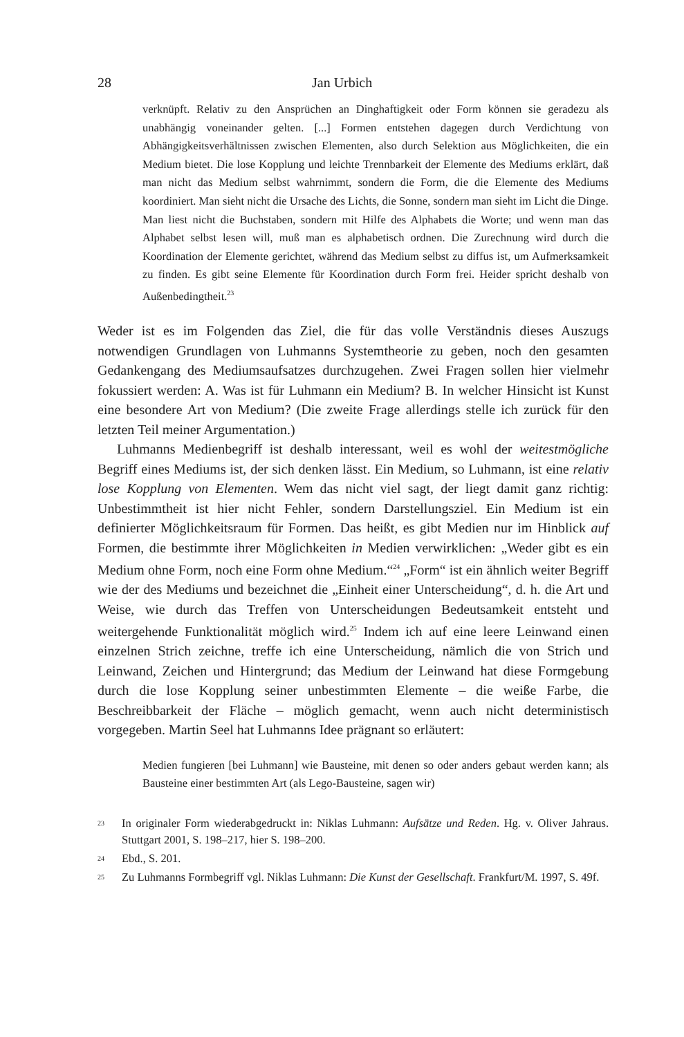28 Jan Urbich
verknüpft. Relativ zu den Ansprüchen an Dinghaftigkeit oder Form können sie geradezu als unabhängig voneinander gelten. [...] Formen entstehen dagegen durch Verdichtung von Abhängigkeitsverhältnissen zwischen Elementen, also durch Selektion aus Möglichkeiten, die ein Medium bietet. Die lose Kopplung und leichte Trennbarkeit der Elemente des Mediums erklärt, daß man nicht das Medium selbst wahrnimmt, sondern die Form, die die Elemente des Mediums koordiniert. Man sieht nicht die Ursache des Lichts, die Sonne, sondern man sieht im Licht die Dinge. Man liest nicht die Buchstaben, sondern mit Hilfe des Alphabets die Worte; und wenn man das Alphabet selbst lesen will, muß man es alphabetisch ordnen. Die Zurechnung wird durch die Koordination der Elemente gerichtet, während das Medium selbst zu diffus ist, um Aufmerksamkeit zu finden. Es gibt seine Elemente für Koordination durch Form frei. Heider spricht deshalb von Außenbedingtheit.<sup>23</sup>
Weder ist es im Folgenden das Ziel, die für das volle Verständnis dieses Auszugs notwendigen Grundlagen von Luhmanns Systemtheorie zu geben, noch den gesamten Gedankengang des Mediumsaufsatzes durchzugehen. Zwei Fragen sollen hier vielmehr fokussiert werden: A. Was ist für Luhmann ein Medium? B. In welcher Hinsicht ist Kunst eine besondere Art von Medium? (Die zweite Frage allerdings stelle ich zurück für den letzten Teil meiner Argumentation.)
Luhmanns Medienbegriff ist deshalb interessant, weil es wohl der weitestmögliche Begriff eines Mediums ist, der sich denken lässt. Ein Medium, so Luhmann, ist eine relativ lose Kopplung von Elementen. Wem das nicht viel sagt, der liegt damit ganz richtig: Unbestimmtheit ist hier nicht Fehler, sondern Darstellungsziel. Ein Medium ist ein definierter Möglichkeitsraum für Formen. Das heißt, es gibt Medien nur im Hinblick auf Formen, die bestimmte ihrer Möglichkeiten in Medien verwirklichen: „Weder gibt es ein Medium ohne Form, noch eine Form ohne Medium.“<sup>24</sup> „Form“ ist ein ähnlich weiter Begriff wie der des Mediums und bezeichnet die „Einheit einer Unterscheidung“, d. h. die Art und Weise, wie durch das Treffen von Unterscheidungen Bedeutsamkeit entsteht und weitergehende Funktionalität möglich wird.<sup>25</sup> Indem ich auf eine leere Leinwand einen einzelnen Strich zeichne, treffe ich eine Unterscheidung, nämlich die von Strich und Leinwand, Zeichen und Hintergrund; das Medium der Leinwand hat diese Formgebung durch die lose Kopplung seiner unbestimmten Elemente – die weiße Farbe, die Beschreibbarkeit der Fläche – möglich gemacht, wenn auch nicht deterministisch vorgegeben. Martin Seel hat Luhmanns Idee prägnant so erläutert:
Medien fungieren [bei Luhmann] wie Bausteine, mit denen so oder anders gebaut werden kann; als Bausteine einer bestimmten Art (als Lego-Bausteine, sagen wir)
<sup>23</sup> In originaler Form wiederabgedruckt in: Niklas Luhmann: Aufsätze und Reden. Hg. v. Oliver Jahraus. Stuttgart 2001, S. 198–217, hier S. 198–200.
<sup>24</sup> Ebd., S. 201.
<sup>25</sup> Zu Luhmanns Formbegriff vgl. Niklas Luhmann: Die Kunst der Gesellschaft. Frankfurt/M. 1997, S. 49f.